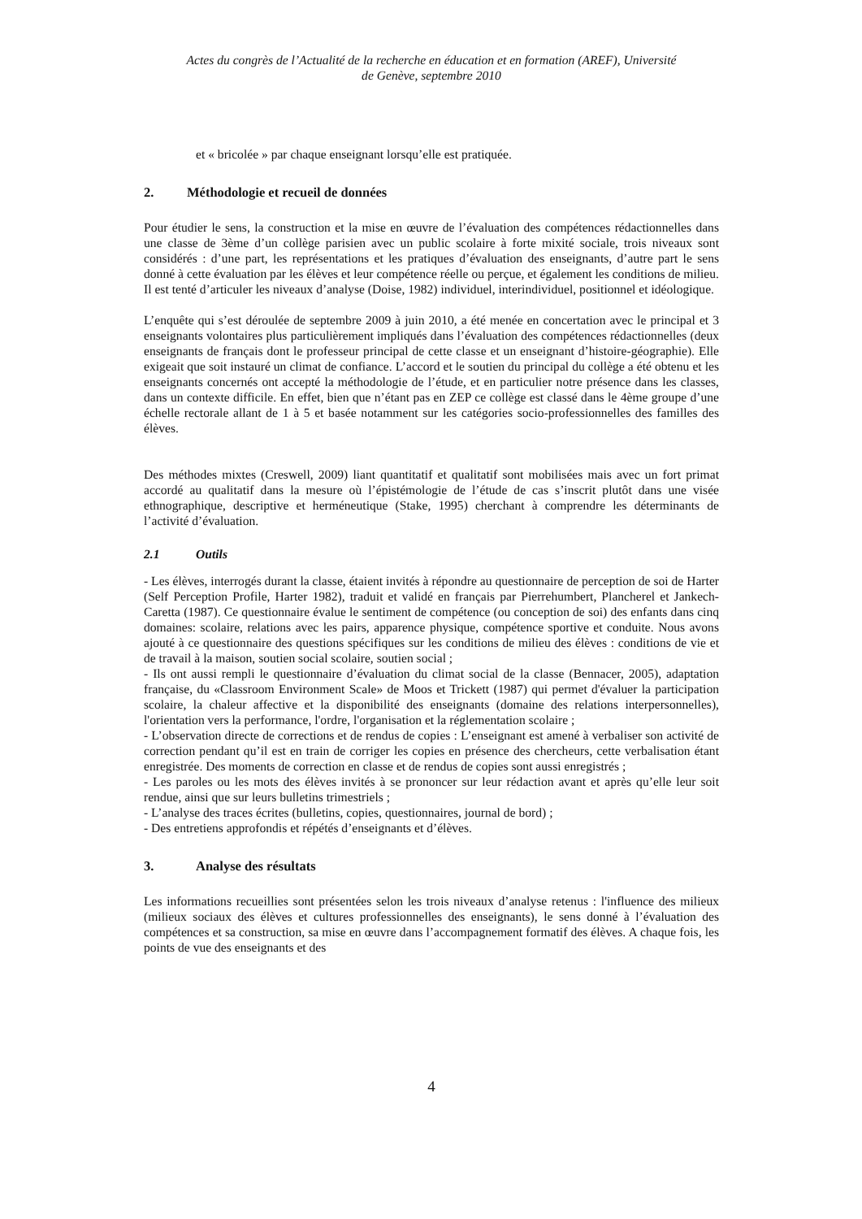Actes du congrès de l’Actualité de la recherche en éducation et en formation (AREF), Université
de Genève, septembre 2010
et « bricolée » par chaque enseignant lorsqu’elle est pratiquée.
2. Méthodologie et recueil de données
Pour étudier le sens, la construction et la mise en œuvre de l’évaluation des compétences rédactionnelles dans une classe de 3ème d’un collège parisien avec un public scolaire à forte mixité sociale, trois niveaux sont considérés : d’une part, les représentations et les pratiques d’évaluation des enseignants, d’autre part le sens donné à cette évaluation par les élèves et leur compétence réelle ou perçue, et également les conditions de milieu. Il est tenté d’articuler les niveaux d’analyse (Doise, 1982) individuel, interindividuel, positionnel et idéologique.
L’enquête qui s’est déroulée de septembre 2009 à juin 2010, a été menée en concertation avec le principal et 3 enseignants volontaires plus particulièrement impliqués dans l’évaluation des compétences rédactionnelles (deux enseignants de français dont le professeur principal de cette classe et un enseignant d’histoire-géographie). Elle exigeait que soit instauré un climat de confiance. L’accord et le soutien du principal du collège a été obtenu et les enseignants concernés ont accepté la méthodologie de l’étude, et en particulier notre présence dans les classes, dans un contexte difficile. En effet, bien que n’étant pas en ZEP ce collège est classé dans le 4ème groupe d’une échelle rectorale allant de 1 à 5 et basée notamment sur les catégories socio-professionnelles des familles des élèves.
Des méthodes mixtes (Creswell, 2009) liant quantitatif et qualitatif sont mobilisées mais avec un fort primat accordé au qualitatif dans la mesure où l’épistémologie de l’étude de cas s’inscrit plutôt dans une visée ethnographique, descriptive et herméneutique (Stake, 1995) cherchant à comprendre les déterminants de l’activité d’évaluation.
2.1 Outils
- Les élèves, interrogés durant la classe, étaient invités à répondre au questionnaire de perception de soi de Harter (Self Perception Profile, Harter 1982), traduit et validé en français par Pierrehumbert, Plancherel et Jankech-Caretta (1987). Ce questionnaire évalue le sentiment de compétence (ou conception de soi) des enfants dans cinq domaines: scolaire, relations avec les pairs, apparence physique, compétence sportive et conduite. Nous avons ajouté à ce questionnaire des questions spécifiques sur les conditions de milieu des élèves : conditions de vie et de travail à la maison, soutien social scolaire, soutien social ;
- Ils ont aussi rempli le questionnaire d’évaluation du climat social de la classe (Bennacer, 2005), adaptation française, du «Classroom Environment Scale» de Moos et Trickett (1987) qui permet d'évaluer la participation scolaire, la chaleur affective et la disponibilité des enseignants (domaine des relations interpersonnelles), l'orientation vers la performance, l'ordre, l'organisation et la réglementation scolaire ;
- L’observation directe de corrections et de rendus de copies : L’enseignant est amené à verbaliser son activité de correction pendant qu’il est en train de corriger les copies en présence des chercheurs, cette verbalisation étant enregistrée. Des moments de correction en classe et de rendus de copies sont aussi enregistrés ;
- Les paroles ou les mots des élèves invités à se prononcer sur leur rédaction avant et après qu’elle leur soit rendue, ainsi que sur leurs bulletins trimestriels ;
- L’analyse des traces écrites (bulletins, copies, questionnaires, journal de bord) ;
- Des entretiens approfondis et répétés d’enseignants et d’élèves.
3. Analyse des résultats
Les informations recueillies sont présentées selon les trois niveaux d’analyse retenus : l'influence des milieux (milieux sociaux des élèves et cultures professionnelles des enseignants), le sens donné à l’évaluation des compétences et sa construction, sa mise en œuvre dans l’accompagnement formatif des élèves. A chaque fois, les points de vue des enseignants et des
4